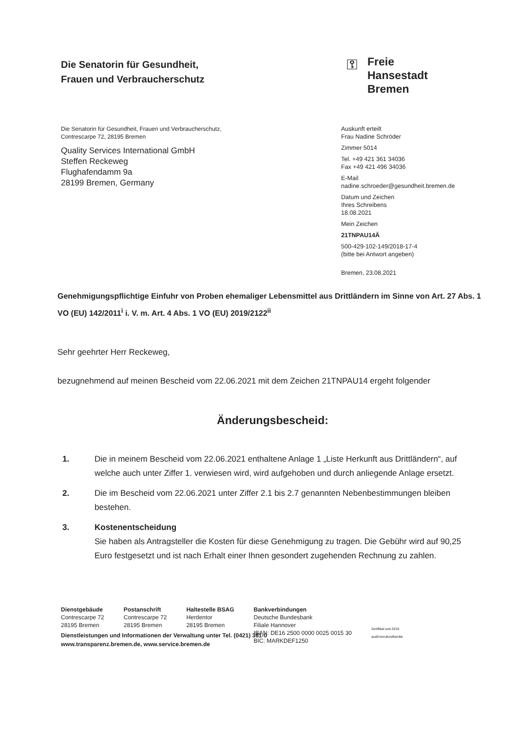Die Senatorin für Gesundheit,
Frauen und Verbraucherschutz
⚿
Freie
Hansestadt
Bremen
Die Senatorin für Gesundheit, Frauen und Verbraucherschutz,
Contrescarpe 72, 28195 Bremen
Quality Services International GmbH
Steffen Reckeweg
Flughafendamm 9a
28199 Bremen, Germany
Auskunft erteilt
Frau Nadine Schröder
Zimmer 5014
Tel. +49 421 361 34036
Fax +49 421 496 34036
E-Mail
nadine.schroeder@gesundheit.bremen.de
Datum und Zeichen
Ihres Schreibens
18.08.2021
Mein Zeichen
21TNPAU14Ä
500-429-102-149/2018-17-4
(bitte bei Antwort angeben)
Bremen, 23.08.2021
Genehmigungspflichtige Einfuhr von Proben ehemaliger Lebensmittel aus Drittländern im Sinne von Art. 27 Abs. 1 VO (EU) 142/2011<sup>i</sup> i. V. m. Art. 4 Abs. 1 VO (EU) 2019/2122<sup>ii</sup>
Sehr geehrter Herr Reckeweg,
bezugnehmend auf meinen Bescheid vom 22.06.2021 mit dem Zeichen 21TNPAU14 ergeht folgender
Änderungsbescheid:
1. Die in meinem Bescheid vom 22.06.2021 enthaltene Anlage 1 „Liste Herkunft aus Drittländern“, auf welche auch unter Ziffer 1. verwiesen wird, wird aufgehoben und durch anliegende Anlage ersetzt.
2. Die im Bescheid vom 22.06.2021 unter Ziffer 2.1 bis 2.7 genannten Nebenbestimmungen bleiben bestehen.
3. Kostenentscheidung
Sie haben als Antragsteller die Kosten für diese Genehmigung zu tragen. Die Gebühr wird auf 90,25 Euro festgesetzt und ist nach Erhalt einer Ihnen gesondert zugehenden Rechnung zu zahlen.
Dienstgebäude
Contrescarpe 72
28195 Bremen
Postanschrift
Contrescarpe 72
28195 Bremen
Haltestelle BSAG
Herdentor
28195 Bremen
Bankverbindungen
Deutsche Bundesbank
Filiale Hannover
IBAN: DE16 2500 0000 0025 0015 30
BIC: MARKDEF1250
Zertifikat seit 2019
audit berufundfamilie
Dienstleistungen und Informationen der Verwaltung unter Tel. (0421) 361-0
www.transparenz.bremen.de, www.service.bremen.de